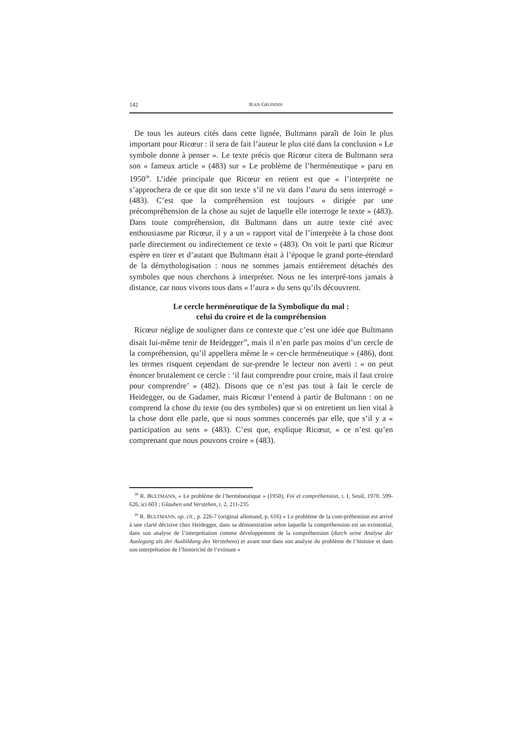142 JEAN GRONDIN
De tous les auteurs cités dans cette lignée, Bultmann paraît de loin le plus important pour Ricœur : il sera de fait l’auteur le plus cité dans la conclusion « Le symbole donne à penser ». Le texte précis que Ricœur citera de Bultmann sera son « fameux article » (483) sur « Le problème de l’herméneutique » paru en 1950<sup>38</sup>. L’idée principale que Ricœur en retient est que « l’interprète ne s’approchera de ce que dit son texte s’il ne vit dans l’aura du sens interrogé » (483). C’est que la compréhension est toujours « dirigée par une précompréhension de la chose au sujet de laquelle elle interroge le texte » (483). Dans toute compréhension, dit Bultmann dans un autre texte cité avec enthousiasme par Ricœur, il y a un « rapport vital de l’interprète à la chose dont parle directement ou indirectement ce texte » (483). On voit le parti que Ricœur espère en tirer et d’autant que Bultmann était à l’époque le grand porte-étendard de la démythologisation : nous ne sommes jamais entièrement détachés des symboles que nous cherchons à interpréter. Nous ne les interpré-tons jamais à distance, car nous vivons tous dans « l’aura » du sens qu’ils découvrent.
Le cercle herméneutique de la Symbolique du mal :
celui du croire et de la compréhension
Ricœur néglige de souligner dans ce contexte que c’est une idée que Bultmann disait lui-même tenir de Heidegger<sup>39</sup>, mais il n’en parle pas moins d’un cercle de la compréhension, qu’il appellera même le « cer-cle herméneutique » (486), dont les termes risquent cependant de sur-prendre le lecteur non averti : « on peut énoncer brutalement ce cercle : ‘il faut comprendre pour croire, mais il faut croire pour comprendre’ » (482). Disons que ce n’est pas tout à fait le cercle de Heidegger, ou de Gadamer, mais Ricœur l’entend à partir de Bultmann : on ne comprend la chose du texte (ou des symboles) que si on entretient un lien vital à la chose dont elle parle, que si nous sommes concernés par elle, que s’il y a « participation au sens » (483). C’est que, explique Ricœur, « ce n’est qu’en comprenant que nous pouvons croire » (483).
<sup>38</sup> R. BULTMANN, « Le problème de l’herméneutique » (1950), Foi et compréhension, t. I, Seuil, 1970, 599-626, ici 603 ; Glauben und Verstehen, t. 2, 211-235
<sup>39</sup> R. BULTMANN, op. cit., p. 226-7 (original allemand, p. 616) « Le problème de la com-préhension est arrivé à une clarté décisive chez Heidegger, dans sa démonstration selon laquelle la compréhension est un existential, dans son analyse de l’interprétation comme développement de la compréhension (durch seine Analyse der Auslegung als der Ausbildung des Verstehens) et avant tout dans son analyse du problème de l’histoire et dans son interprétation de l’historicité de l’existant »